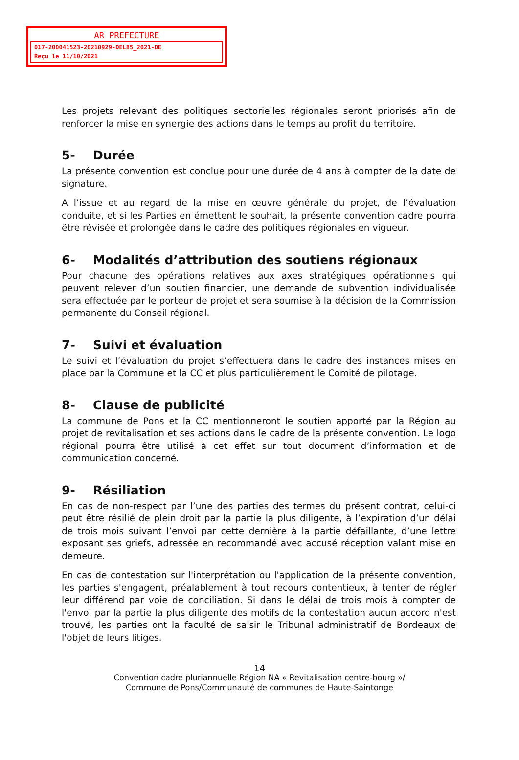AR PREFECTURE
017-200041523-20210929-DEL85_2021-DE
Reçu le 11/10/2021
Les projets relevant des politiques sectorielles régionales seront priorisés afin de renforcer la mise en synergie des actions dans le temps au profit du territoire.
5- Durée
La présente convention est conclue pour une durée de 4 ans à compter de la date de signature.
A l’issue et au regard de la mise en œuvre générale du projet, de l’évaluation conduite, et si les Parties en émettent le souhait, la présente convention cadre pourra être révisée et prolongée dans le cadre des politiques régionales en vigueur.
6- Modalités d’attribution des soutiens régionaux
Pour chacune des opérations relatives aux axes stratégiques opérationnels qui peuvent relever d’un soutien financier, une demande de subvention individualisée sera effectuée par le porteur de projet et sera soumise à la décision de la Commission permanente du Conseil régional.
7- Suivi et évaluation
Le suivi et l’évaluation du projet s’effectuera dans le cadre des instances mises en place par la Commune et la CC et plus particulièrement le Comité de pilotage.
8- Clause de publicité
La commune de Pons et la CC mentionneront le soutien apporté par la Région au projet de revitalisation et ses actions dans le cadre de la présente convention. Le logo régional pourra être utilisé à cet effet sur tout document d’information et de communication concerné.
9- Résiliation
En cas de non-respect par l’une des parties des termes du présent contrat, celui-ci peut être résilié de plein droit par la partie la plus diligente, à l’expiration d’un délai de trois mois suivant l’envoi par cette dernière à la partie défaillante, d’une lettre exposant ses griefs, adressée en recommandé avec accusé réception valant mise en demeure.
En cas de contestation sur l'interprétation ou l'application de la présente convention, les parties s'engagent, préalablement à tout recours contentieux, à tenter de régler leur différend par voie de conciliation. Si dans le délai de trois mois à compter de l'envoi par la partie la plus diligente des motifs de la contestation aucun accord n'est trouvé, les parties ont la faculté de saisir le Tribunal administratif de Bordeaux de l'objet de leurs litiges.
14
Convention cadre pluriannuelle Région NA « Revitalisation centre-bourg »/
Commune de Pons/Communauté de communes de Haute-Saintonge